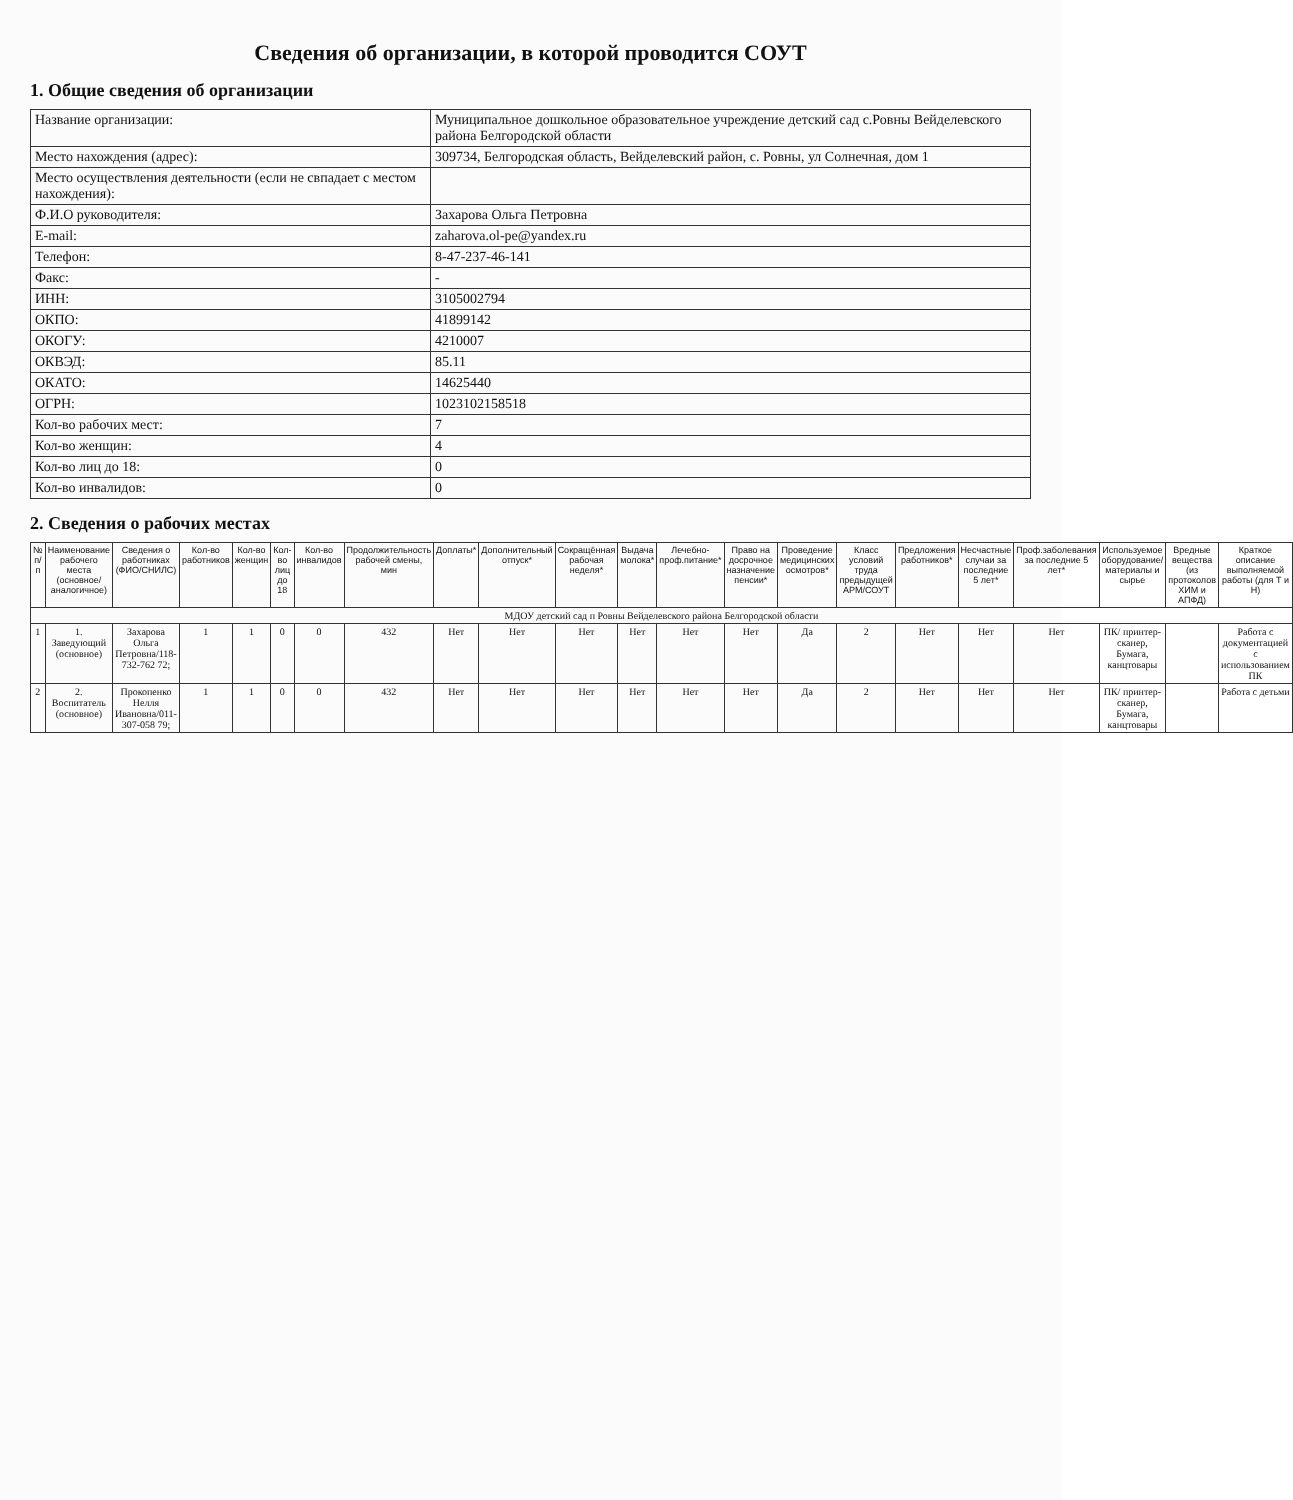Сведения об организации, в которой проводится СОУТ
1. Общие сведения об организации
| Название организации: | Муниципальное дошкольное образовательное учреждение детский сад с.Ровны Вейделевского района Белгородской области |
| Место нахождения (адрес): | 309734, Белгородская область, Вейделевский район, с. Ровны, ул Солнечная, дом 1 |
| Место осуществления деятельности (если не свпадает с местом нахождения): | |
| Ф.И.О руководителя: | Захарова Ольга Петровна |
| E-mail: | zaharova.ol-pe@yandex.ru |
| Телефон: | 8-47-237-46-141 |
| Факс: | - |
| ИНН: | 3105002794 |
| ОКПО: | 41899142 |
| ОКОГУ: | 4210007 |
| ОКВЭД: | 85.11 |
| ОКАТО: | 14625440 |
| ОГРН: | 1023102158518 |
| Кол-во рабочих мест: | 7 |
| Кол-во женщин: | 4 |
| Кол-во лиц до 18: | 0 |
| Кол-во инвалидов: | 0 |
2. Сведения о рабочих местах
| № п/п | Наименование рабочего места (основное/аналогичное) | Сведения о работниках (ФИО/СНИЛС) | Кол-во работников | Кол-во женщин | Кол-во лиц до 18 | Кол-во инвалидов | Продолжительность рабочей смены, мин | Доплаты* | Дополнительный отпуск* | Сокращённая рабочая неделя* | Выдача молока* | Лечебно-проф.питание* | Право на досрочное назначение пенсии* | Проведение медицинских осмотров* | Класс условий труда предыдущей АРМ/СОУТ | Предложения работников* | Несчастные случаи за последние 5 лет* | Проф.заболевания за последние 5 лет* | Используемое оборудование/ материалы и сырье | Вредные вещества (из протоколов ХИМ и АПФД) | Краткое описание выполняемой работы (для Т и Н) |
| --- | --- | --- | --- | --- | --- | --- | --- | --- | --- | --- | --- | --- | --- | --- | --- | --- | --- | --- | --- | --- | --- |
| МДОУ детский сад п Ровны Вейделевского района Белгородской области | | | | | | | | | | | | | | | | | | | | | |
| 1 | 1. Заведующий (основное) | Захарова Ольга Петровна/118-732-762 72; | 1 | 1 | 0 | 0 | 432 | Нет | Нет | Нет | Нет | Нет | Нет | Да | 2 | Нет | Нет | Нет | ПК/ принтер-сканер, Бумага, канцтовары | | Работа с документацией с использованием ПК |
| 2 | 2. Воспитатель (основное) | Прокопенко Нелля Ивановна/011-307-058 79; | 1 | 1 | 0 | 0 | 432 | Нет | Нет | Нет | Нет | Нет | Нет | Да | 2 | Нет | Нет | Нет | ПК/ принтер-сканер, Бумага, канцтовары | | Работа с детьми |